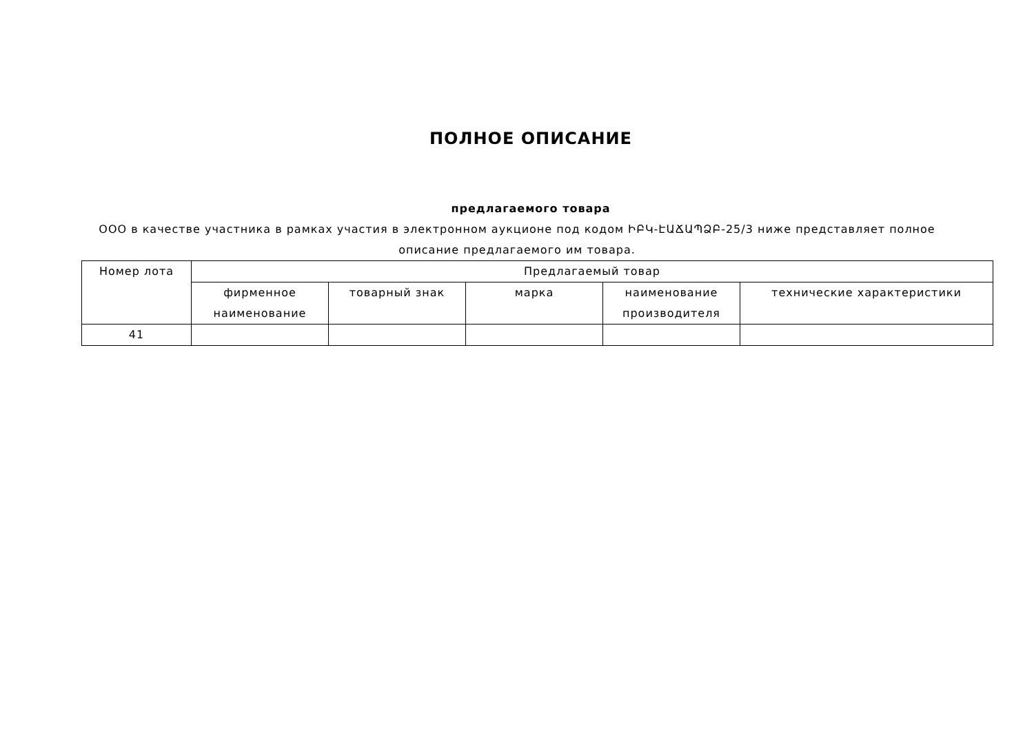ПОЛНОЕ ОПИСАНИЕ
предлагаемого товара
ООО в качестве участника в рамках участия в электронном аукционе под кодом ԻԲԿ-ԷԱՃԱՊՁԲ-25/3 ниже представляет полное описание предлагаемого им товара.
| Номер лота | Предлагаемый товар | | | | |
| --- | --- | --- | --- | --- | --- |
| | фирменное наименование | товарный знак | марка | наименование производителя | технические характеристики |
| 41 | | | | | |